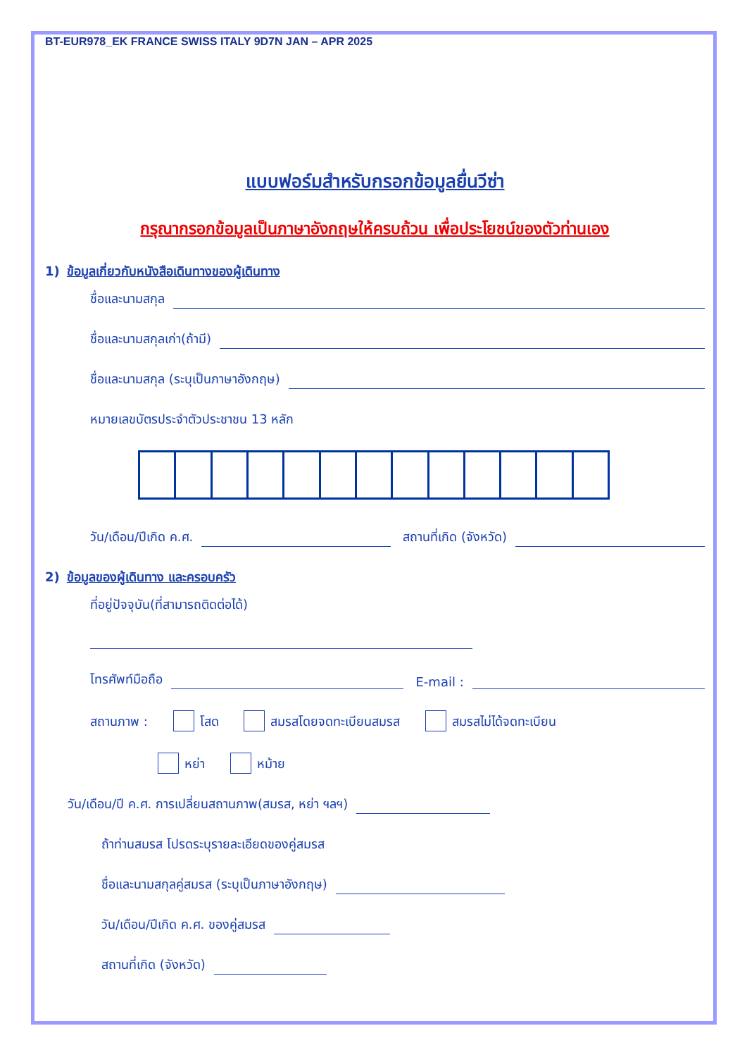BT-EUR978_EK FRANCE SWISS ITALY 9D7N JAN – APR 2025
แบบฟอร์มสำหรับกรอกข้อมูลยื่นวีซ่า
กรุณากรอกข้อมูลเป็นภาษาอังกฤษให้ครบถ้วน เพื่อประโยชน์ของตัวท่านเอง
1) ข้อมูลเกี่ยวกับหนังสือเดินทางของผู้เดินทาง
ชื่อและนามสกุล
ชื่อและนามสกุลเก่า(ถ้ามี)
ชื่อและนามสกุล (ระบุเป็นภาษาอังกฤษ)
หมายเลขบัตรประจำตัวประชาชน 13 หลัก
วัน/เดือน/ปีเกิด ค.ศ. สถานที่เกิด (จังหวัด)
2) ข้อมูลของผู้เดินทาง และครอบครัว
ที่อยู่ปัจจุบัน(ที่สามารถติดต่อได้)
โทรศัพท์มือถือ E-mail :
สถานภาพ : โสด สมรสโดยจดทะเบียนสมรส สมรสไม่ได้จดทะเบียน
หย่า หม้าย
วัน/เดือน/ปี ค.ศ. การเปลี่ยนสถานภาพ(สมรส, หย่า ฯลฯ)
ถ้าท่านสมรส โปรดระบุรายละเอียดของคู่สมรส
ชื่อและนามสกุลคู่สมรส (ระบุเป็นภาษาอังกฤษ)
วัน/เดือน/ปีเกิด ค.ศ. ของคู่สมรส
สถานที่เกิด (จังหวัด)